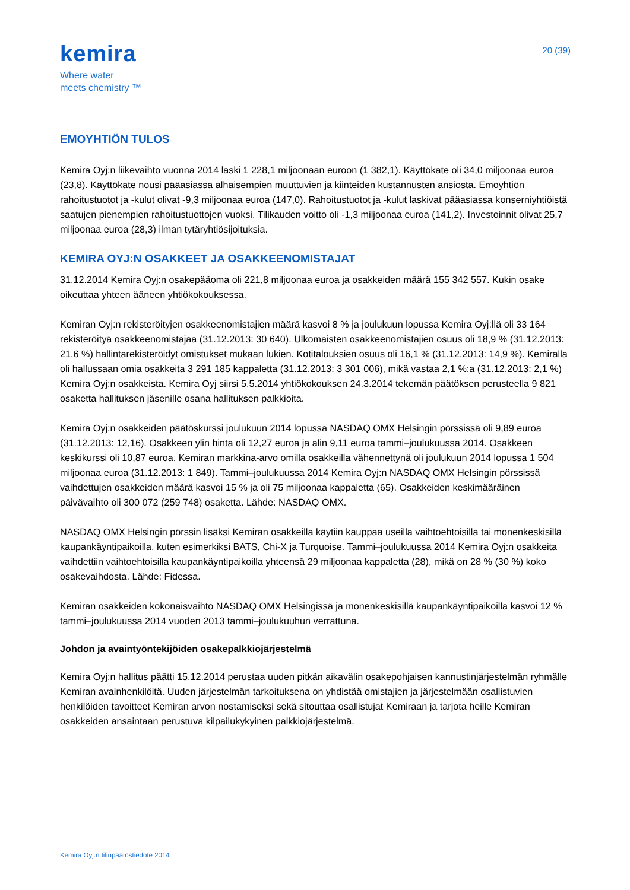kemira
Where water
meets chemistry ™
20 (39)
EMOYHTIÖN TULOS
Kemira Oyj:n liikevaihto vuonna 2014 laski 1 228,1 miljoonaan euroon (1 382,1). Käyttökate oli 34,0 miljoonaa euroa (23,8). Käyttökate nousi pääasiassa alhaisempien muuttuvien ja kiinteiden kustannusten ansiosta. Emoyhtiön rahoitustuotot ja -kulut olivat -9,3 miljoonaa euroa (147,0). Rahoitustuotot ja -kulut laskivat pääasiassa konserniyhtiöistä saatujen pienempien rahoitustuottojen vuoksi. Tilikauden voitto oli -1,3 miljoonaa euroa (141,2). Investoinnit olivat 25,7 miljoonaa euroa (28,3) ilman tytäryhtiösijoituksia.
KEMIRA OYJ:N OSAKKEET JA OSAKKEENOMISTAJAT
31.12.2014 Kemira Oyj:n osakepääoma oli 221,8 miljoonaa euroa ja osakkeiden määrä 155 342 557. Kukin osake oikeuttaa yhteen ääneen yhtiökokouksessa.
Kemiran Oyj:n rekisteröityjen osakkeenomistajien määrä kasvoi 8 % ja joulukuun lopussa Kemira Oyj:llä oli 33 164 rekisteröityä osakkeenomistajaa (31.12.2013: 30 640). Ulkomaisten osakkeenomistajien osuus oli 18,9 % (31.12.2013: 21,6 %) hallintarekisteröidyt omistukset mukaan lukien. Kotitalouksien osuus oli 16,1 % (31.12.2013: 14,9 %). Kemiralla oli hallussaan omia osakkeita 3 291 185 kappaletta (31.12.2013: 3 301 006), mikä vastaa 2,1 %:a (31.12.2013: 2,1 %) Kemira Oyj:n osakkeista. Kemira Oyj siirsi 5.5.2014 yhtiökokouksen 24.3.2014 tekemän päätöksen perusteella 9 821 osaketta hallituksen jäsenille osana hallituksen palkkioita.
Kemira Oyj:n osakkeiden päätöskurssi joulukuun 2014 lopussa NASDAQ OMX Helsingin pörssissä oli 9,89 euroa (31.12.2013: 12,16). Osakkeen ylin hinta oli 12,27 euroa ja alin 9,11 euroa tammi–joulukuussa 2014. Osakkeen keskikurssi oli 10,87 euroa. Kemiran markkina-arvo omilla osakkeilla vähennettynä oli joulukuun 2014 lopussa 1 504 miljoonaa euroa (31.12.2013: 1 849). Tammi–joulukuussa 2014 Kemira Oyj:n NASDAQ OMX Helsingin pörssissä vaihdettujen osakkeiden määrä kasvoi 15 % ja oli 75 miljoonaa kappaletta (65). Osakkeiden keskimääräinen päivävaihto oli 300 072 (259 748) osaketta. Lähde: NASDAQ OMX.
NASDAQ OMX Helsingin pörssin lisäksi Kemiran osakkeilla käytiin kauppaa useilla vaihtoehtoisilla tai monenkeskisillä kaupankäyntipaikoilla, kuten esimerkiksi BATS, Chi-X ja Turquoise. Tammi–joulukuussa 2014 Kemira Oyj:n osakkeita vaihdettiin vaihtoehtoisilla kaupankäyntipaikoilla yhteensä 29 miljoonaa kappaletta (28), mikä on 28 % (30 %) koko osakevaihdosta. Lähde: Fidessa.
Kemiran osakkeiden kokonaisvaihto NASDAQ OMX Helsingissä ja monenkeskisillä kaupankäyntipaikoilla kasvoi 12 % tammi–joulukuussa 2014 vuoden 2013 tammi–joulukuuhun verrattuna.
Johdon ja avaintyöntekijöiden osakepalkkiojärjestelmä
Kemira Oyj:n hallitus päätti 15.12.2014 perustaa uuden pitkän aikavälin osakepohjaisen kannustinjärjestelmän ryhmälle Kemiran avainhenkilöitä. Uuden järjestelmän tarkoituksena on yhdistää omistajien ja järjestelmään osallistuvien henkilöiden tavoitteet Kemiran arvon nostamiseksi sekä sitouttaa osallistujat Kemiraan ja tarjota heille Kemiran osakkeiden ansaintaan perustuva kilpailukykyinen palkkiojärjestelmä.
Kemira Oyj:n tilinpäätöstiedote 2014